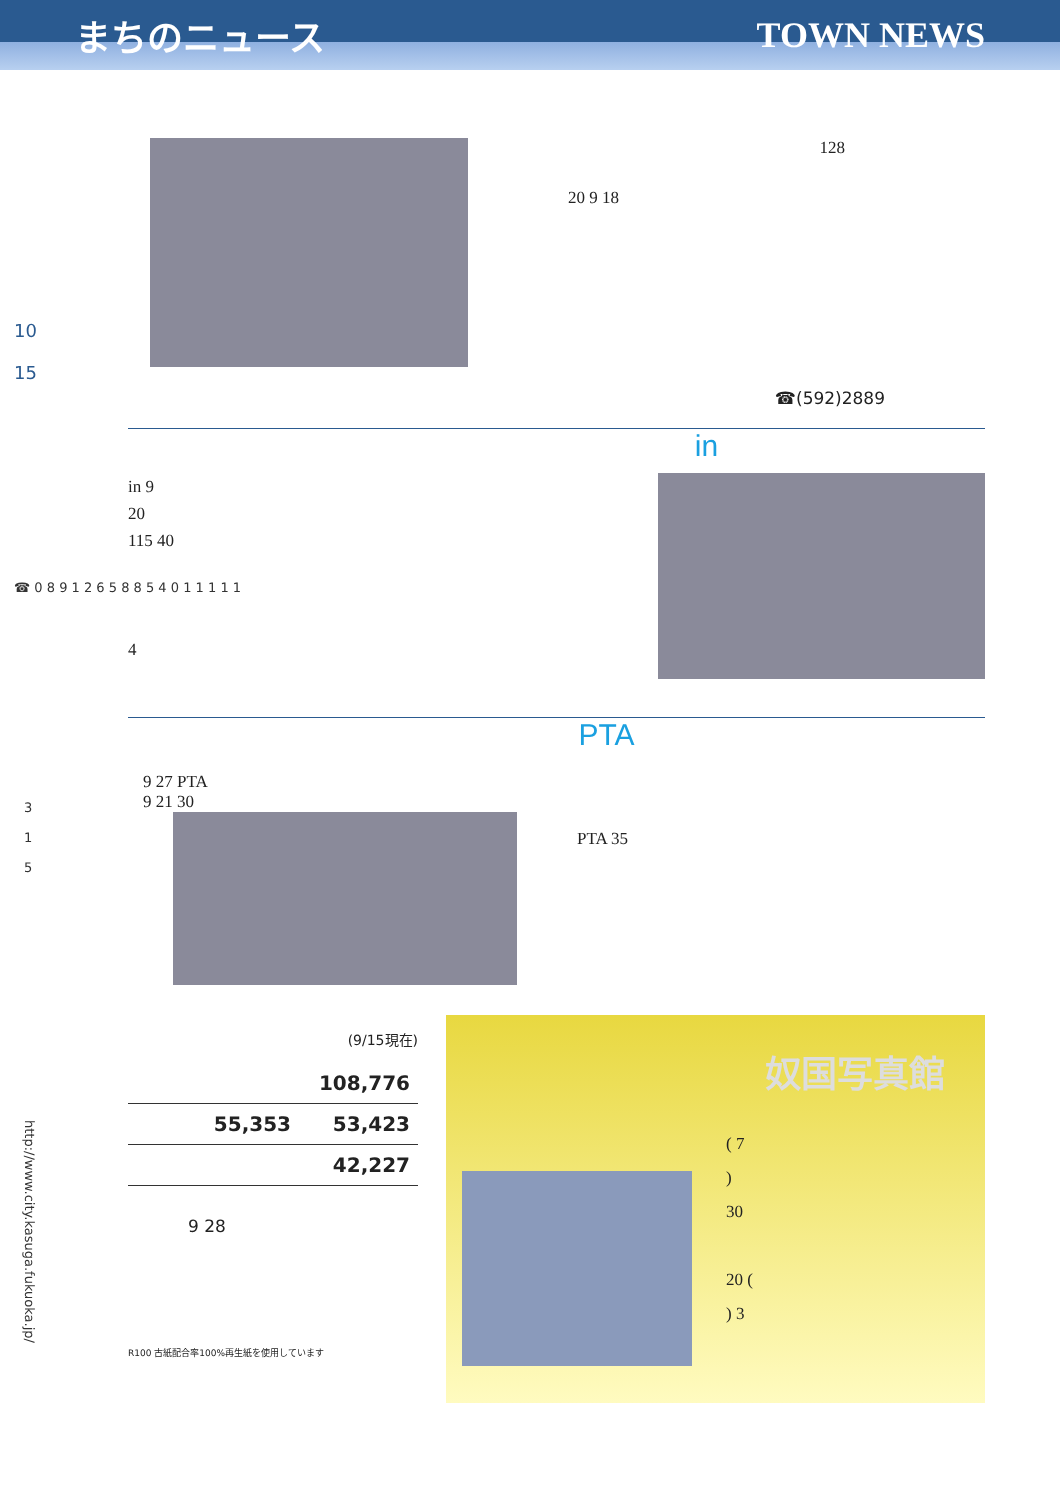まちのニュース TOWN NEWS
10
15
☎ 0 8 9 1 2 6 5 8 8 5 4 0 1 1 1 1 1
3
1
5
http://www.city.kasuga.fukuoka.jp/
128
20 9 18
☎(592)2889
in
in 9
20
115 40
4
PTA
9 27 PTA
9 21 30
PTA 35
(9/15現在)
| 108,776 |
| 55,353 53,423 |
| 42,227 |
9 28
R100 古紙配合率100%再生紙を使用しています
奴国写真館
( 7
)
30
20 (
) 3